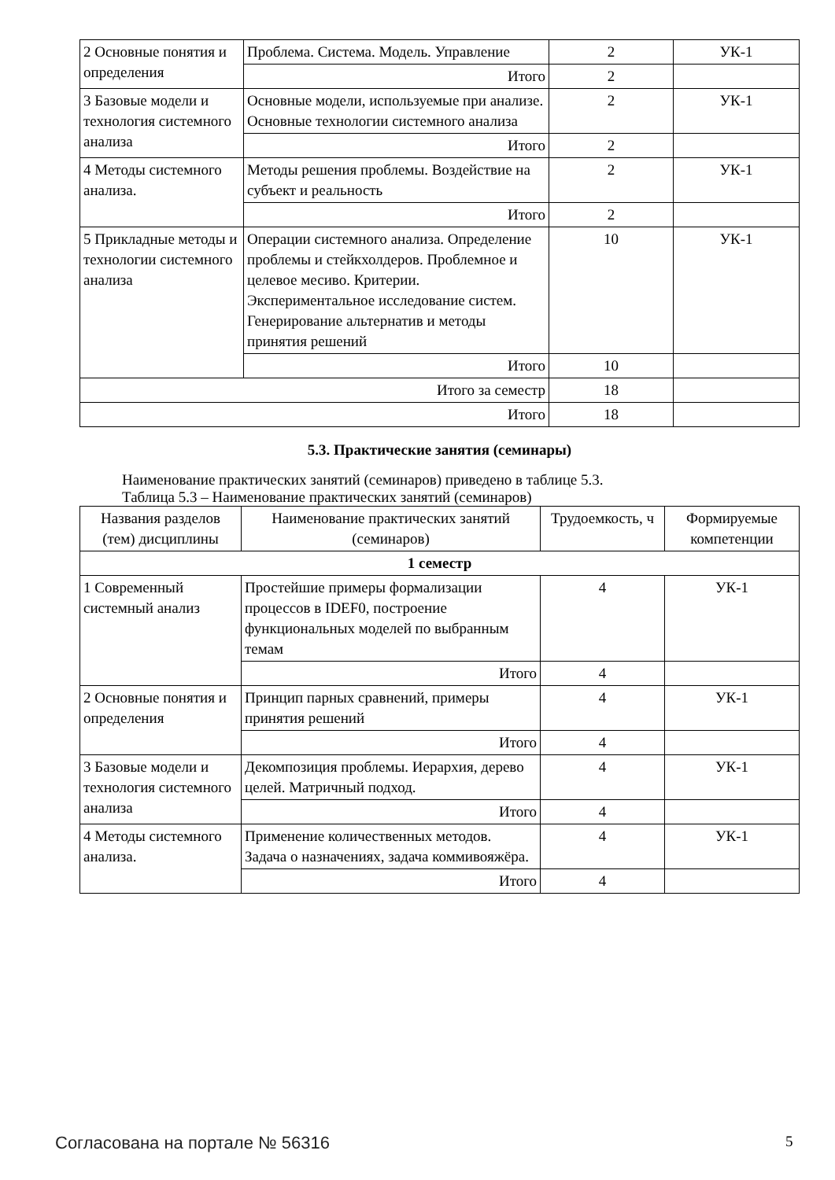| 2 Основные понятия и определения | Проблема. Система. Модель. Управление | 2 | УК-1 |
| | Итого | 2 | |
| 3 Базовые модели и технология системного анализа | Основные модели, используемые при анализе. Основные технологии системного анализа | 2 | УК-1 |
| | Итого | 2 | |
| 4 Методы системного анализа. | Методы решения проблемы. Воздействие на субъект и реальность | 2 | УК-1 |
| | Итого | 2 | |
| 5 Прикладные методы и технологии системного анализа | Операции системного анализа. Определение проблемы и стейкхолдеров. Проблемное и целевое месиво. Критерии. Экспериментальное исследование систем. Генерирование альтернатив и методы принятия решений | 10 | УК-1 |
| | Итого | 10 | |
| Итого за семестр | | 18 | |
| Итого | | 18 | |
5.3. Практические занятия (семинары)
Наименование практических занятий (семинаров) приведено в таблице 5.3.
Таблица 5.3 – Наименование практических занятий (семинаров)
| Названия разделов (тем) дисциплины | Наименование практических занятий (семинаров) | Трудоемкость, ч | Формируемые компетенции |
| --- | --- | --- | --- |
| 1 семестр | | | |
| 1 Современный системный анализ | Простейшие примеры формализации процессов в IDEF0, построение функциональных моделей по выбранным темам | 4 | УК-1 |
| | Итого | 4 | |
| 2 Основные понятия и определения | Принцип парных сравнений, примеры принятия решений | 4 | УК-1 |
| | Итого | 4 | |
| 3 Базовые модели и технология системного анализа | Декомпозиция проблемы. Иерархия, дерево целей. Матричный подход. | 4 | УК-1 |
| | Итого | 4 | |
| 4 Методы системного анализа. | Применение количественных методов. Задача о назначениях, задача коммивояжёра. | 4 | УК-1 |
| | Итого | 4 | |
Согласована на портале № 56316 5